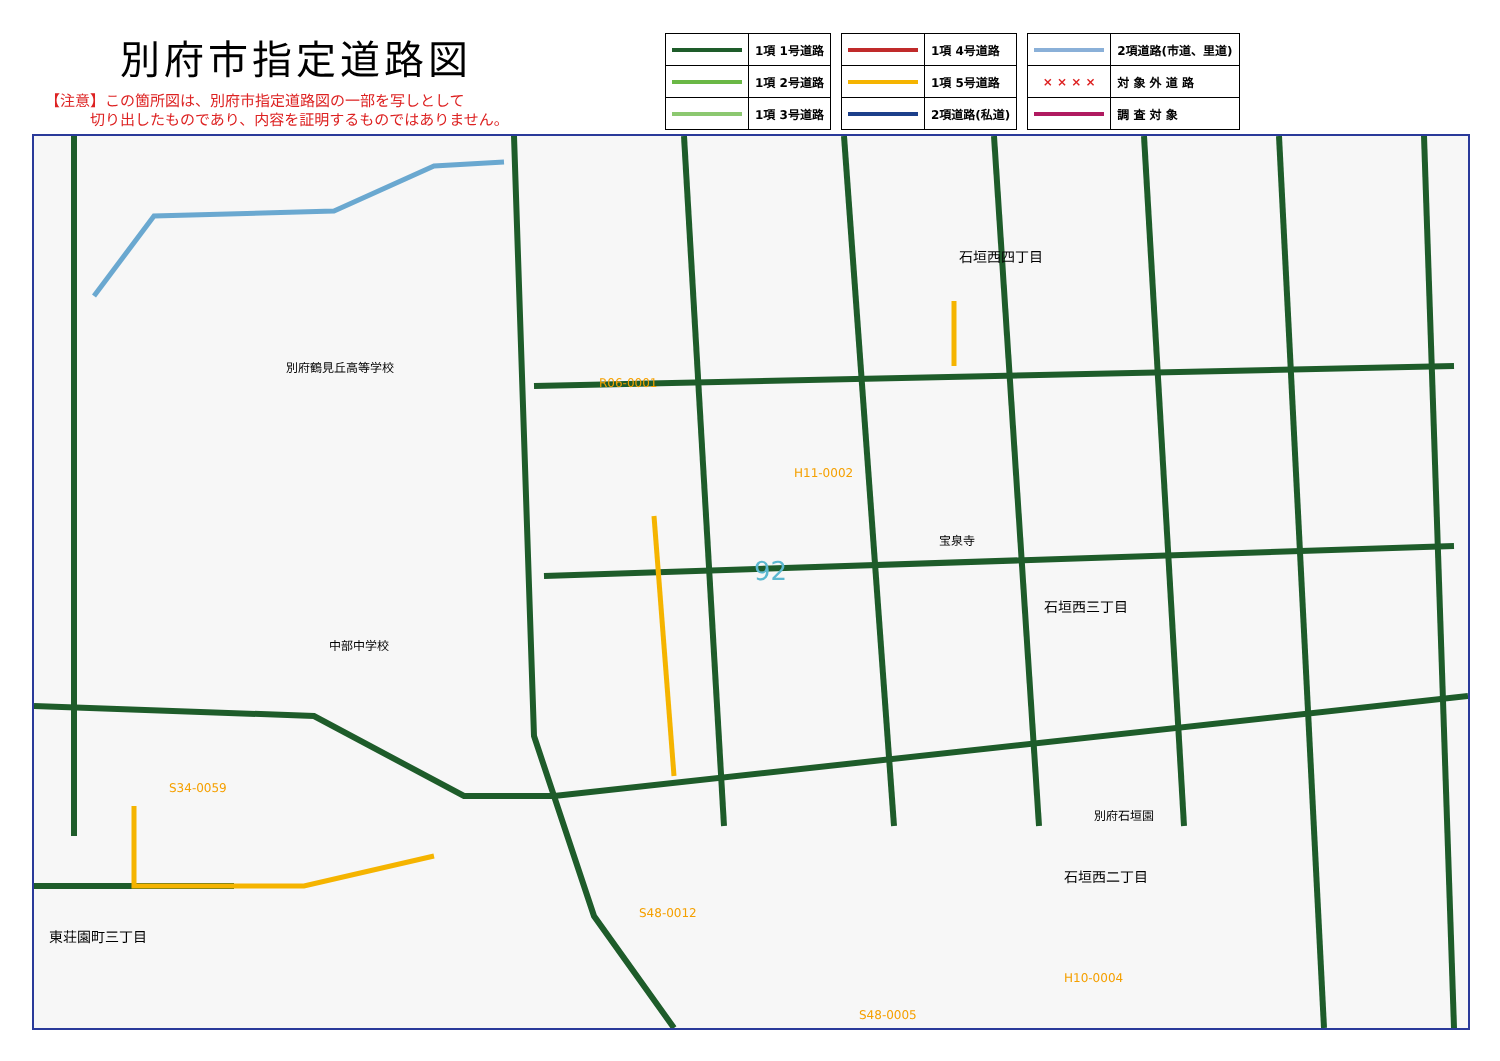別府市指定道路図
【注意】この箇所図は、別府市指定道路図の一部を写しとして
　　　切り出したものであり、内容を証明するものではありません。
| | 1項 1号道路 |
| | 1項 2号道路 |
| | 1項 3号道路 |
| | 1項 4号道路 |
| | 1項 5号道路 |
| | 2項道路(私道) |
| | 2項道路(市道、里道) |
| × × × × | 対 象 外 道 路 |
| | 調 査 対 象 |
別府鶴見丘高等学校
中部中学校
石垣西四丁目
石垣西三丁目
石垣西二丁目
東荘園町三丁目
宝泉寺
別府石垣園
R06-0001
H11-0002
S34-0059
S48-0012
H10-0004
S48-0005
92